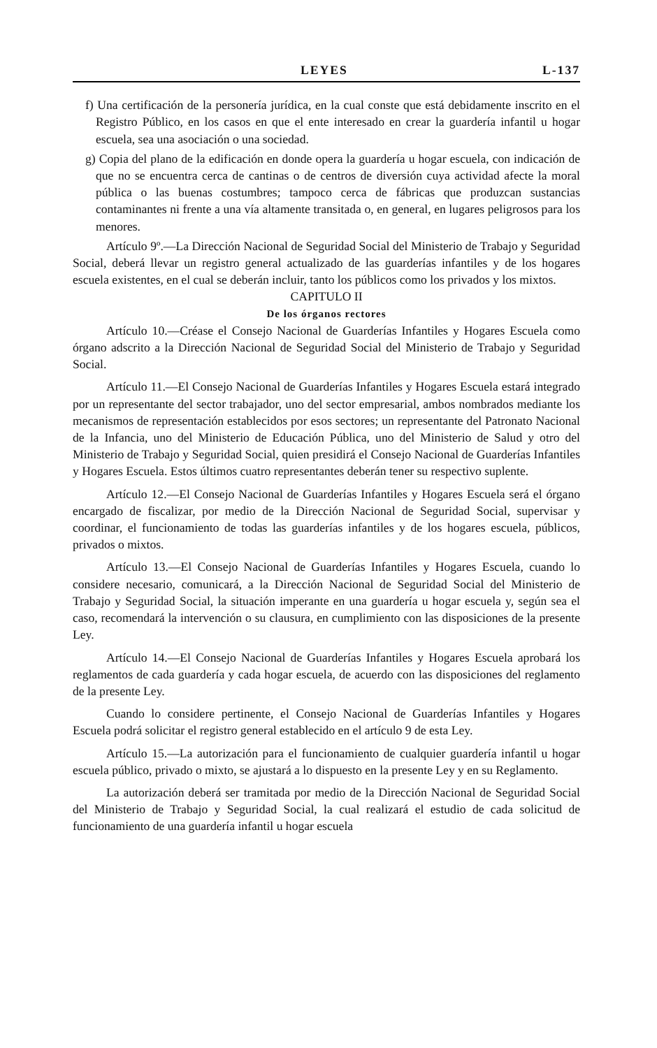LEYES L-137
f) Una certificación de la personería jurídica, en la cual conste que está debidamente inscrito en el Registro Público, en los casos en que el ente interesado en crear la guardería infantil u hogar escuela, sea una asociación o una sociedad.
g) Copia del plano de la edificación en donde opera la guardería u hogar escuela, con indicación de que no se encuentra cerca de cantinas o de centros de diversión cuya actividad afecte la moral pública o las buenas costumbres; tampoco cerca de fábricas que produzcan sustancias contaminantes ni frente a una vía altamente transitada o, en general, en lugares peligrosos para los menores.
Artículo 9º.—La Dirección Nacional de Seguridad Social del Ministerio de Trabajo y Seguridad Social, deberá llevar un registro general actualizado de las guarderías infantiles y de los hogares escuela existentes, en el cual se deberán incluir, tanto los públicos como los privados y los mixtos.
CAPITULO II
De los órganos rectores
Artículo 10.—Créase el Consejo Nacional de Guarderías Infantiles y Hogares Escuela como órgano adscrito a la Dirección Nacional de Seguridad Social del Ministerio de Trabajo y Seguridad Social.
Artículo 11.—El Consejo Nacional de Guarderías Infantiles y Hogares Escuela estará integrado por un representante del sector trabajador, uno del sector empresarial, ambos nombrados mediante los mecanismos de representación establecidos por esos sectores; un representante del Patronato Nacional de la Infancia, uno del Ministerio de Educación Pública, uno del Ministerio de Salud y otro del Ministerio de Trabajo y Seguridad Social, quien presidirá el Consejo Nacional de Guarderías Infantiles y Hogares Escuela. Estos últimos cuatro representantes deberán tener su respectivo suplente.
Artículo 12.—El Consejo Nacional de Guarderías Infantiles y Hogares Escuela será el órgano encargado de fiscalizar, por medio de la Dirección Nacional de Seguridad Social, supervisar y coordinar, el funcionamiento de todas las guarderías infantiles y de los hogares escuela, públicos, privados o mixtos.
Artículo 13.—El Consejo Nacional de Guarderías Infantiles y Hogares Escuela, cuando lo considere necesario, comunicará, a la Dirección Nacional de Seguridad Social del Ministerio de Trabajo y Seguridad Social, la situación imperante en una guardería u hogar escuela y, según sea el caso, recomendará la intervención o su clausura, en cumplimiento con las disposiciones de la presente Ley.
Artículo 14.—El Consejo Nacional de Guarderías Infantiles y Hogares Escuela aprobará los reglamentos de cada guardería y cada hogar escuela, de acuerdo con las disposiciones del reglamento de la presente Ley.
Cuando lo considere pertinente, el Consejo Nacional de Guarderías Infantiles y Hogares Escuela podrá solicitar el registro general establecido en el artículo 9 de esta Ley.
Artículo 15.—La autorización para el funcionamiento de cualquier guardería infantil u hogar escuela público, privado o mixto, se ajustará a lo dispuesto en la presente Ley y en su Reglamento.
La autorización deberá ser tramitada por medio de la Dirección Nacional de Seguridad Social del Ministerio de Trabajo y Seguridad Social, la cual realizará el estudio de cada solicitud de funcionamiento de una guardería infantil u hogar escuela